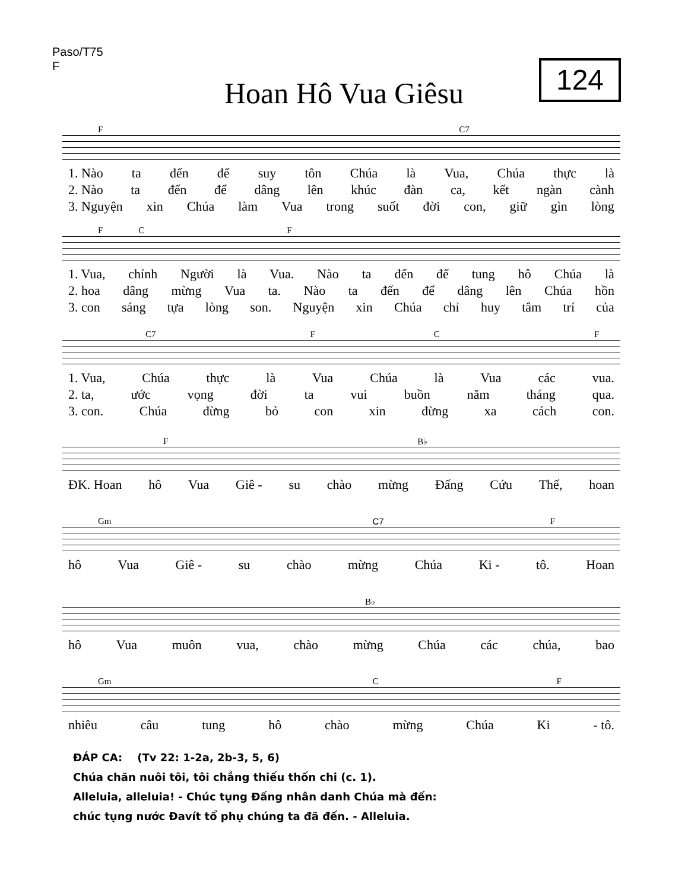Paso/T75
F
124
Hoan Hô Vua Giêsu
F C7
1. Nào ta đến để suy tôn Chúa là Vua, Chúa thực là
2. Nào ta đến để dâng lên khúc đàn ca, kết ngàn cành
3. Nguyện xin Chúa làm Vua trong suốt đời con, giữ gìn lòng
F C F
1. Vua, chính Người là Vua. Nào ta đến để tung hô Chúa là
2. hoa dâng mừng Vua ta. Nào ta đến để dâng lên Chúa hồn
3. con sáng tựa lòng son. Nguyện xin Chúa chỉ huy tâm trí của
C7 F C F
1. Vua, Chúa thực là Vua Chúa là Vua các vua.
2. ta, ước vọng đời ta vui buồn năm tháng qua.
3. con. Chúa đừng bỏ con xin đừng xa cách con.
F B♭
ĐK. Hoan hô Vua Giê - su chào mừng Đấng Cứu Thế, hoan
Gm C7 F
hô Vua Giê - su chào mừng Chúa Ki - tô. Hoan
B♭
hô Vua muôn vua, chào mừng Chúa các chúa, bao
Gm C F
nhiêu câu tung hô chào mừng Chúa Ki - tô.
ĐÁP CA: (Tv 22: 1-2a, 2b-3, 5, 6)
Chúa chăn nuôi tôi, tôi chẳng thiếu thốn chi (c. 1).
Alleluia, alleluia! - Chúc tụng Đấng nhân danh Chúa mà đến:
chúc tụng nước Đavít tổ phụ chúng ta đã đến. - Alleluia.